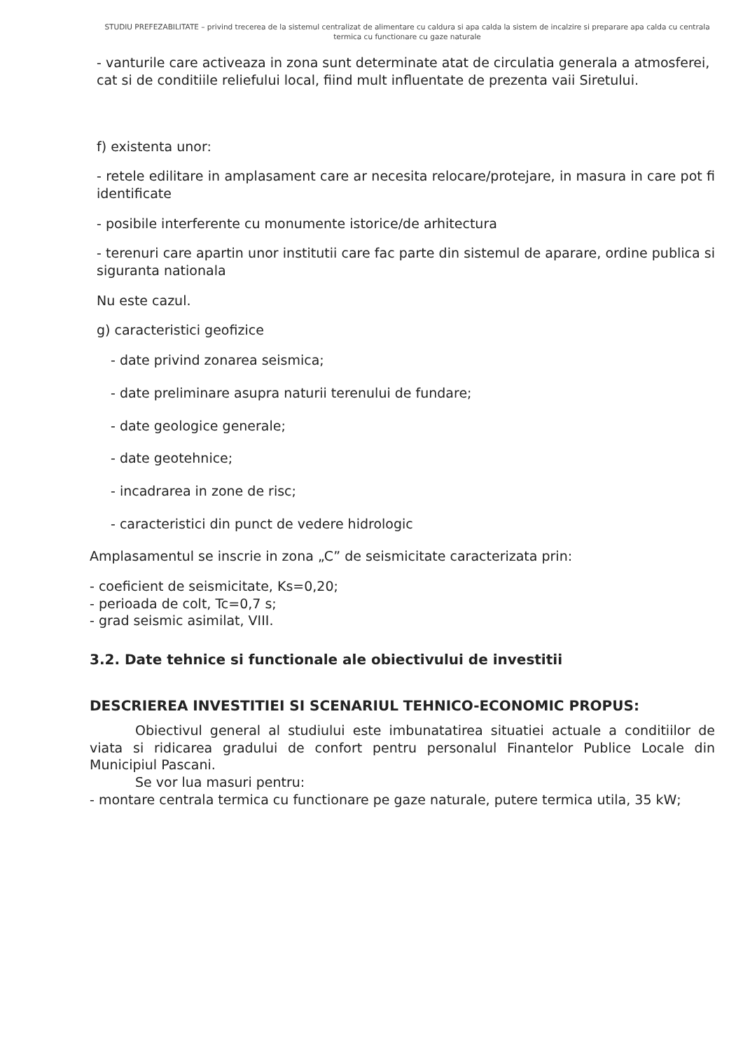STUDIU PREFEZABILITATE – privind trecerea de la sistemul centralizat de alimentare cu caldura si apa calda la sistem de incalzire si preparare apa calda cu centrala termica cu functionare cu gaze naturale
- vanturile care activeaza in zona sunt determinate atat de circulatia generala a atmosferei, cat si de conditiile reliefului local, fiind mult influentate de prezenta vaii Siretului.
f) existenta unor:
- retele edilitare in amplasament care ar necesita relocare/protejare, in masura in care pot fi identificate
- posibile interferente cu monumente istorice/de arhitectura
- terenuri care apartin unor institutii care fac parte din sistemul de aparare, ordine publica si siguranta nationala
Nu este cazul.
g) caracteristici geofizice
- date privind zonarea seismica;
- date preliminare asupra naturii terenului de fundare;
- date geologice generale;
- date geotehnice;
- incadrarea in zone de risc;
- caracteristici din punct de vedere hidrologic
Amplasamentul se inscrie in zona „C” de seismicitate caracterizata prin:
- coeficient de seismicitate, Ks=0,20;
- perioada de colt, Tc=0,7 s;
- grad seismic asimilat, VIII.
3.2. Date tehnice si functionale ale obiectivului de investitii
DESCRIEREA INVESTITIEI SI SCENARIUL TEHNICO-ECONOMIC PROPUS:
Obiectivul general al studiului este imbunatatirea situatiei actuale a conditiilor de viata si ridicarea gradului de confort pentru personalul Finantelor Publice Locale din Municipiul Pascani.
Se vor lua masuri pentru:
- montare centrala termica cu functionare pe gaze naturale, putere termica utila, 35 kW;